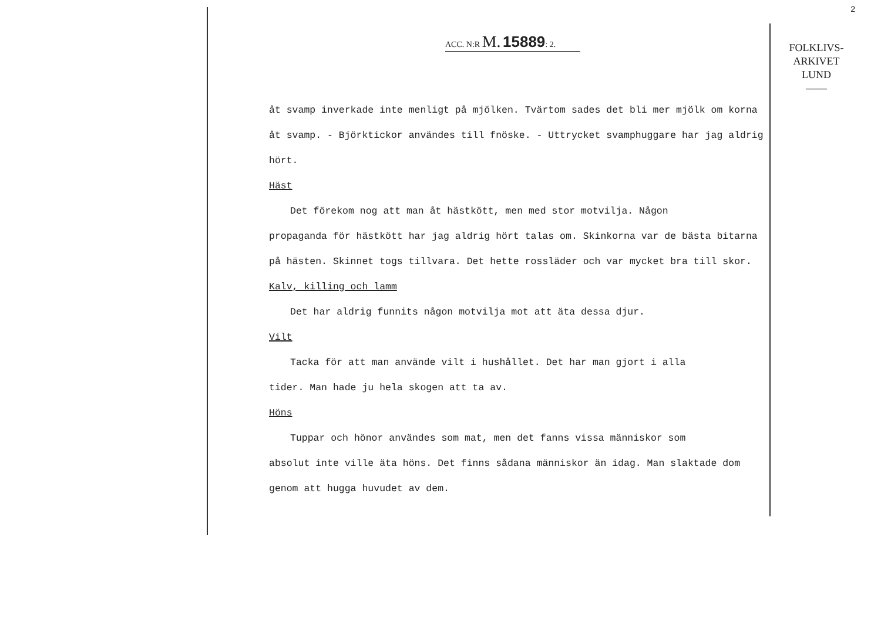2
ACC. N:R M. 15889: 2.
FOLKLIVS-
ARKIVET
LUND
——
åt svamp inverkade inte menligt på mjölken. Tvärtom sades det bli mer mjölk om korna åt svamp. - Björktickor användes till fnöske. - Uttrycket svamphuggare har jag aldrig hört.
Häst
Det förekom nog att man åt hästkött, men med stor motvilja. Någon
propaganda för hästkött har jag aldrig hört talas om. Skinkorna var de bästa bitarna på hästen. Skinnet togs tillvara. Det hette rossläder och var mycket bra till skor.
Kalv, killing och lamm
Det har aldrig funnits någon motvilja mot att äta dessa djur.
Vilt
Tacka för att man använde vilt i hushållet. Det har man gjort i alla
tider. Man hade ju hela skogen att ta av.
Höns
Tuppar och hönor användes som mat, men det fanns vissa människor som
absolut inte ville äta höns. Det finns sådana människor än idag. Man slaktade dom genom att hugga huvudet av dem.